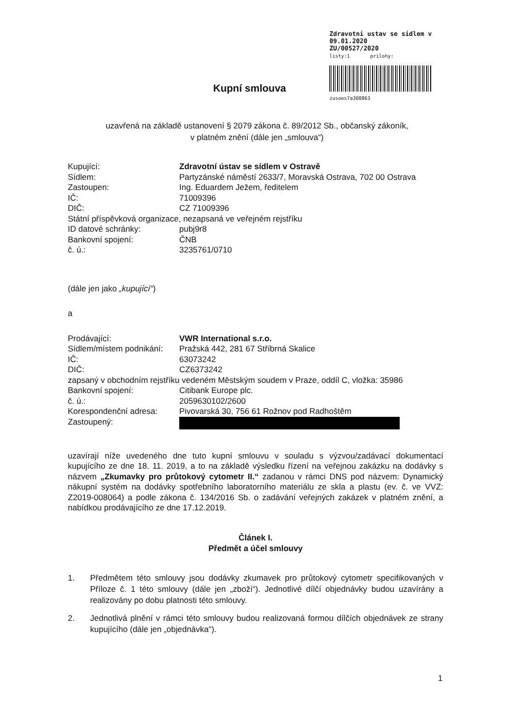Zdravotni ustav se sidlem v
09.01.2020
ZU/00527/2020
listy:1 prilohy:
zusoes7a308863
Kupní smlouva
uzavřená na základě ustanovení § 2079 zákona č. 89/2012 Sb., občanský zákoník,
v platném znění (dále jen „smlouva“)
Kupující: Zdravotní ústav se sídlem v Ostravě
Sídlem: Partyzánské náměstí 2633/7, Moravská Ostrava, 702 00 Ostrava
Zastoupen: Ing. Eduardem Ježem, ředitelem
IČ: 71009396
DIČ: CZ 71009396
Státní příspěvková organizace, nezapsaná ve veřejném rejstříku
ID datové schránky: pubj9r8
Bankovní spojení: ČNB
č. ú.: 3235761/0710
(dále jen jako „kupující“)
a
Prodávající: VWR International s.r.o.
Sídlem/místem podnikání: Pražská 442, 281 67 Stříbrná Skalice
IČ: 63073242
DIČ: CZ6373242
zapsaný v obchodním rejstříku vedeném Městským soudem v Praze, oddíl C, vložka: 35986
Bankovní spojení: Citibank Europe plc.
č. ú.: 2059630102/2600
Korespondenční adresa: Pivovarská 30, 756 61 Rožnov pod Radhoštěm
Zastoupený:
uzavírají níže uvedeného dne tuto kupní smlouvu v souladu s výzvou/zadávací dokumentací kupujícího ze dne 18. 11. 2019, a to na základě výsledku řízení na veřejnou zakázku na dodávky s názvem „Zkumavky pro průtokový cytometr II.“ zadanou v rámci DNS pod názvem: Dynamický nákupní systém na dodávky spotřebního laboratorního materiálu ze skla a plastu (ev. č. ve VVZ: Z2019-008064) a podle zákona č. 134/2016 Sb. o zadávání veřejných zakázek v platném znění, a nabídkou prodávajícího ze dne 17.12.2019.
Článek I.
Předmět a účel smlouvy
1. Předmětem této smlouvy jsou dodávky zkumavek pro průtokový cytometr specifikovaných v Příloze č. 1 této smlouvy (dále jen „zboží“). Jednotlivé dílčí objednávky budou uzavírány a realizovány po dobu platnosti této smlouvy.
2. Jednotlivá plnění v rámci této smlouvy budou realizovaná formou dílčích objednávek ze strany kupujícího (dále jen „objednávka“).
1